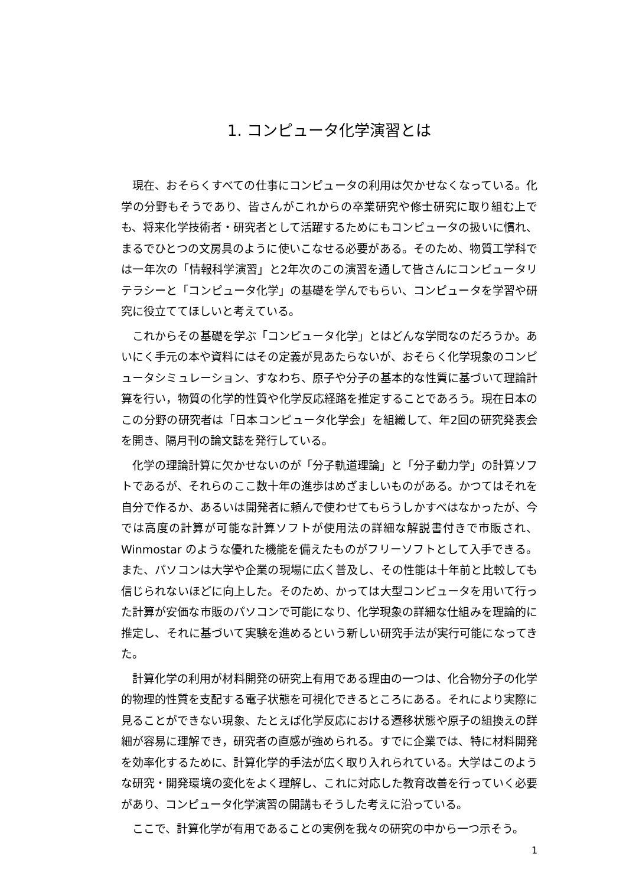1. コンピュータ化学演習とは
現在、おそらくすべての仕事にコンピュータの利用は欠かせなくなっている。化学の分野もそうであり、皆さんがこれからの卒業研究や修士研究に取り組む上でも、将来化学技術者・研究者として活躍するためにもコンピュータの扱いに慣れ、まるでひとつの文房具のように使いこなせる必要がある。そのため、物質工学科では一年次の「情報科学演習」と2年次のこの演習を通して皆さんにコンピュータリテラシーと「コンピュータ化学」の基礎を学んでもらい、コンピュータを学習や研究に役立ててほしいと考えている。
これからその基礎を学ぶ「コンピュータ化学」とはどんな学問なのだろうか。あいにく手元の本や資料にはその定義が見あたらないが、おそらく化学現象のコンピュータシミュレーション、すなわち、原子や分子の基本的な性質に基づいて理論計算を行い，物質の化学的性質や化学反応経路を推定することであろう。現在日本のこの分野の研究者は「日本コンピュータ化学会」を組織して、年2回の研究発表会を開き、隔月刊の論文誌を発行している。
化学の理論計算に欠かせないのが「分子軌道理論」と「分子動力学」の計算ソフトであるが、それらのここ数十年の進歩はめざましいものがある。かつてはそれを自分で作るか、あるいは開発者に頼んで使わせてもらうしかすべはなかったが、今では高度の計算が可能な計算ソフトが使用法の詳細な解説書付きで市販され、Winmostar のような優れた機能を備えたものがフリーソフトとして入手できる。また、パソコンは大学や企業の現場に広く普及し、その性能は十年前と比較しても信じられないほどに向上した。そのため、かっては大型コンピュータを用いて行った計算が安価な市販のパソコンで可能になり、化学現象の詳細な仕組みを理論的に推定し、それに基づいて実験を進めるという新しい研究手法が実行可能になってきた。
計算化学の利用が材料開発の研究上有用である理由の一つは、化合物分子の化学的物理的性質を支配する電子状態を可視化できるところにある。それにより実際に見ることができない現象、たとえば化学反応における遷移状態や原子の組換えの詳細が容易に理解でき，研究者の直感が強められる。すでに企業では、特に材料開発を効率化するために、計算化学的手法が広く取り入れられている。大学はこのような研究・開発環境の変化をよく理解し、これに対応した教育改善を行っていく必要があり、コンピュータ化学演習の開講もそうした考えに沿っている。
ここで、計算化学が有用であることの実例を我々の研究の中から一つ示そう。
1